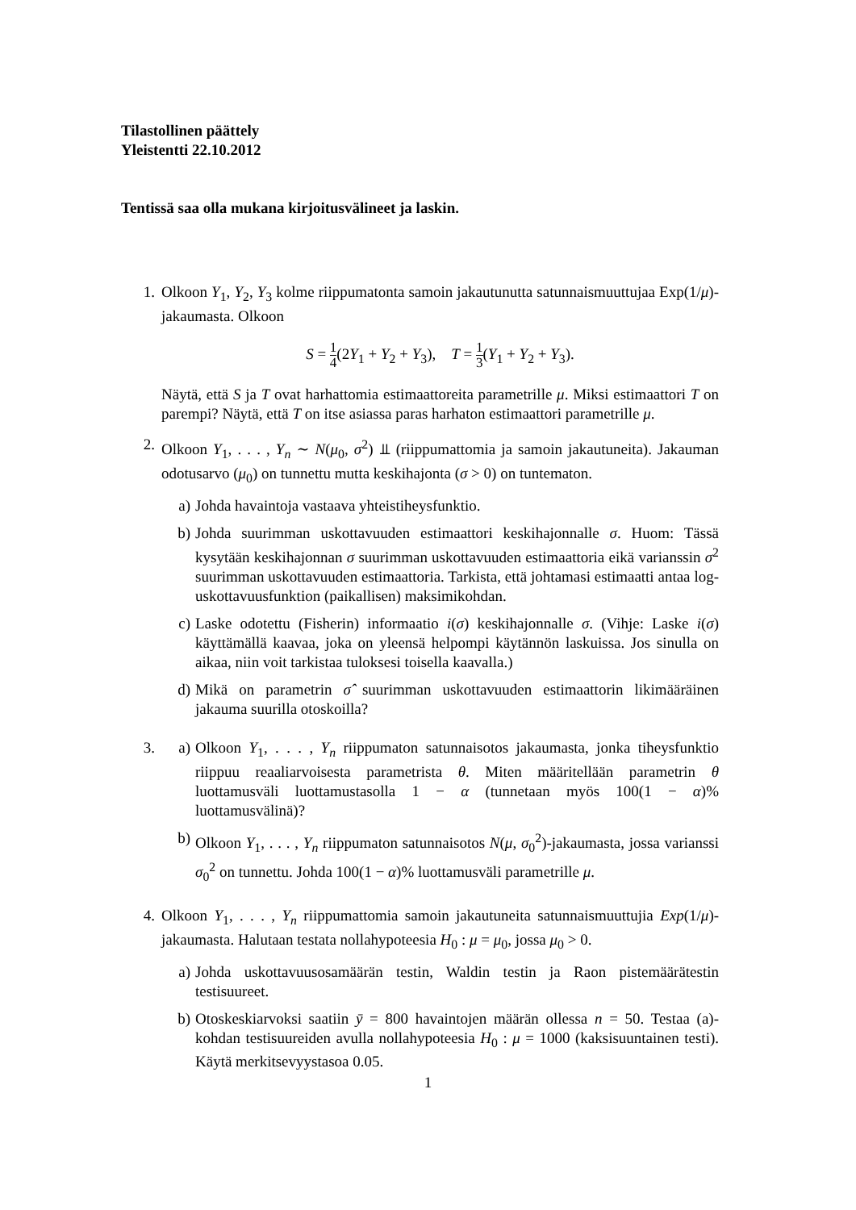Tilastollinen päättely
Yleistentti 22.10.2012
Tentissä saa olla mukana kirjoitusvälineet ja laskin.
1. Olkoon Y<sub>1</sub>, Y<sub>2</sub>, Y<sub>3</sub> kolme riippumatonta samoin jakautunutta satunnaismuuttujaa Exp(1/μ)-jakaumasta. Olkoon
S = 1 4(2Y<sub>1</sub> + Y<sub>2</sub> + Y<sub>3</sub>), T = 1 3(Y<sub>1</sub> + Y<sub>2</sub> + Y<sub>3</sub>).
Näytä, että S ja T ovat harhattomia estimaattoreita parametrille μ. Miksi estimaattori T on parempi? Näytä, että T on itse asiassa paras harhaton estimaattori parametrille μ.
2. Olkoon Y<sub>1</sub>, . . . , Y<sub>n</sub> ∼ N(μ<sub>0</sub>, σ<sup>2</sup>) ⫫ (riippumattomia ja samoin jakautuneita). Jakauman odotusarvo (μ<sub>0</sub>) on tunnettu mutta keskihajonta (σ > 0) on tuntematon.
a) Johda havaintoja vastaava yhteistiheysfunktio.
b) Johda suurimman uskottavuuden estimaattori keskihajonnalle σ. Huom: Tässä kysytään keskihajonnan σ suurimman uskottavuuden estimaattoria eikä varianssin σ<sup>2</sup> suurimman uskottavuuden estimaattoria. Tarkista, että johtamasi estimaatti antaa log-uskottavuusfunktion (paikallisen) maksimikohdan.
c) Laske odotettu (Fisherin) informaatio i(σ) keskihajonnalle σ. (Vihje: Laske i(σ) käyttämällä kaavaa, joka on yleensä helpompi käytännön laskuissa. Jos sinulla on aikaa, niin voit tarkistaa tuloksesi toisella kaavalla.)
d) Mikä on parametrin σ̂ suurimman uskottavuuden estimaattorin likimääräinen jakauma suurilla otoskoilla?
3. a) Olkoon Y<sub>1</sub>, . . . , Y<sub>n</sub> riippumaton satunnaisotos jakaumasta, jonka tiheysfunktio riippuu reaaliarvoisesta parametrista θ. Miten määritellään parametrin θ luottamusväli luottamustasolla 1 − α (tunnetaan myös 100(1 − α)% luottamusvälinä)?
b) Olkoon Y<sub>1</sub>, . . . , Y<sub>n</sub> riippumaton satunnaisotos N(μ, σ<sub>0</sub><sup>2</sup>)-jakaumasta, jossa varianssi σ<sub>0</sub><sup>2</sup> on tunnettu. Johda 100(1 − α)% luottamusväli parametrille μ.
4. Olkoon Y<sub>1</sub>, . . . , Y<sub>n</sub> riippumattomia samoin jakautuneita satunnaismuuttujia Exp(1/μ)-jakaumasta. Halutaan testata nollahypoteesia H<sub>0</sub> : μ = μ<sub>0</sub>, jossa μ<sub>0</sub> > 0.
a) Johda uskottavuusosamäärän testin, Waldin testin ja Raon pistemäärätestin testisuureet.
b) Otoskeskiarvoksi saatiin ȳ = 800 havaintojen määrän ollessa n = 50. Testaa (a)-kohdan testisuureiden avulla nollahypoteesia H<sub>0</sub> : μ = 1000 (kaksisuuntainen testi). Käytä merkitsevyystasoa 0.05.
1